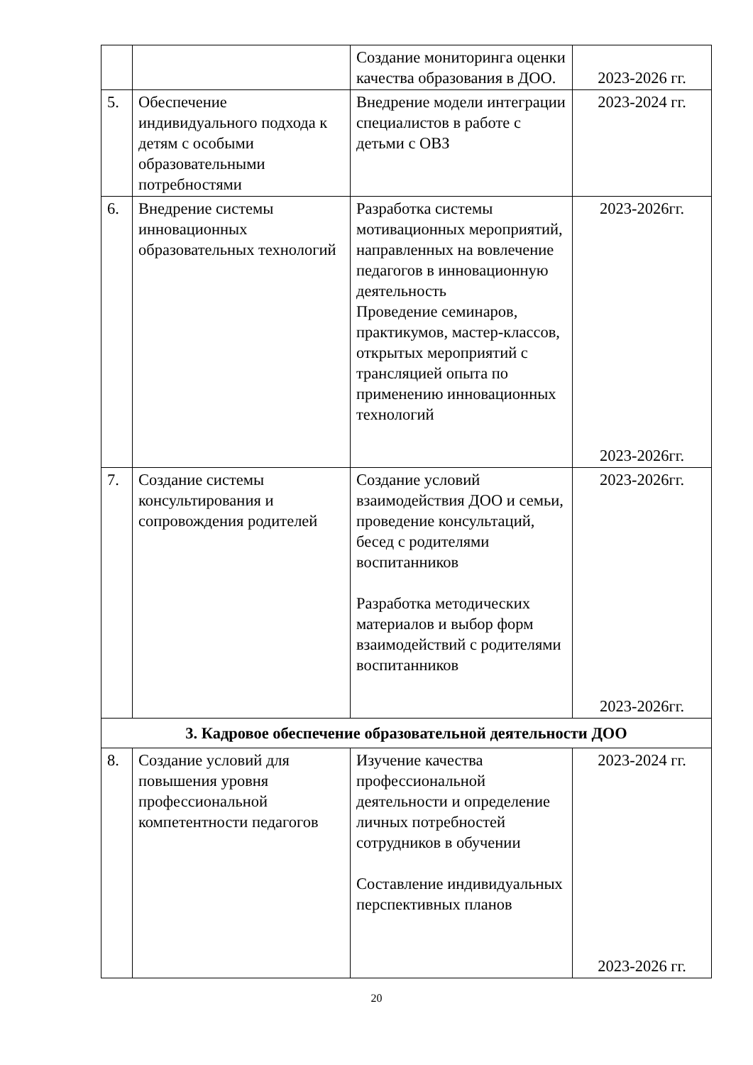| | | Создание мониторинга оценки качества образования в ДОО. | 2023-2026 гг. |
| 5. | Обеспечение индивидуального подхода к детям с особыми образовательными потребностями | Внедрение модели интеграции специалистов в работе с детьми с ОВЗ | 2023-2024 гг. |
| 6. | Внедрение системы инновационных образовательных технологий | Разработка системы мотивационных мероприятий, направленных на вовлечение педагогов в инновационную деятельность Проведение семинаров, практикумов, мастер-классов, открытых мероприятий с трансляцией опыта по применению инновационных технологий | 2023-2026гг. 2023-2026гг. |
| 7. | Создание системы консультирования и сопровождения родителей | Создание условий взаимодействия ДОО и семьи, проведение консультаций, бесед с родителями воспитанников Разработка методических материалов и выбор форм взаимодействий с родителями воспитанников | 2023-2026гг. 2023-2026гг. |
| 3. Кадровое обеспечение образовательной деятельности ДОО | | | |
| 8. | Создание условий для повышения уровня профессиональной компетентности педагогов | Изучение качества профессиональной деятельности и определение личных потребностей сотрудников в обучении Составление индивидуальных перспективных планов | 2023-2024 гг. 2023-2026 гг. |
20